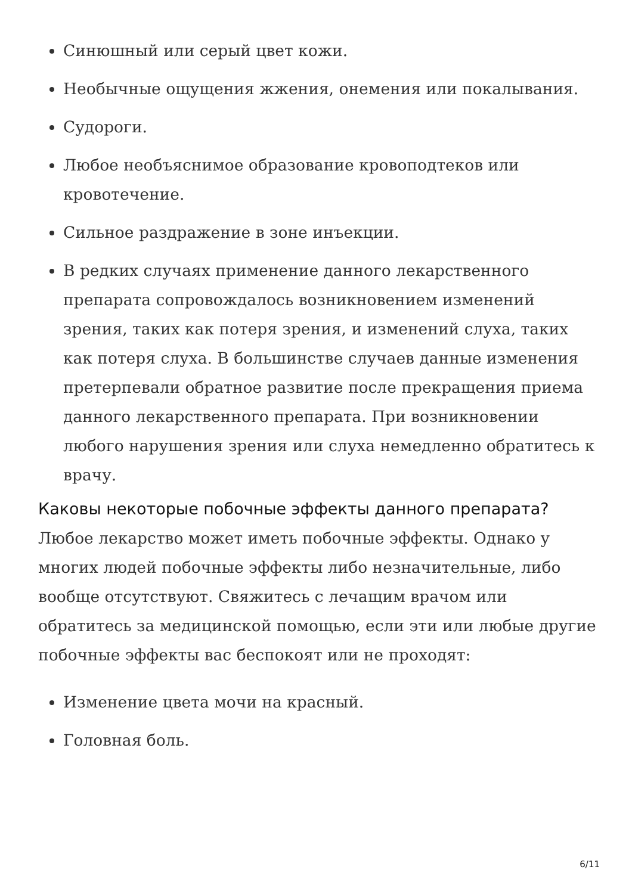Синюшный или серый цвет кожи.
Необычные ощущения жжения, онемения или покалывания.
Судороги.
Любое необъяснимое образование кровоподтеков или кровотечение.
Сильное раздражение в зоне инъекции.
В редких случаях применение данного лекарственного препарата сопровождалось возникновением изменений зрения, таких как потеря зрения, и изменений слуха, таких как потеря слуха. В большинстве случаев данные изменения претерпевали обратное развитие после прекращения приема данного лекарственного препарата. При возникновении любого нарушения зрения или слуха немедленно обратитесь к врачу.
Каковы некоторые побочные эффекты данного препарата?
Любое лекарство может иметь побочные эффекты. Однако у многих людей побочные эффекты либо незначительные, либо вообще отсутствуют. Свяжитесь с лечащим врачом или обратитесь за медицинской помощью, если эти или любые другие побочные эффекты вас беспокоят или не проходят:
Изменение цвета мочи на красный.
Головная боль.
6/11